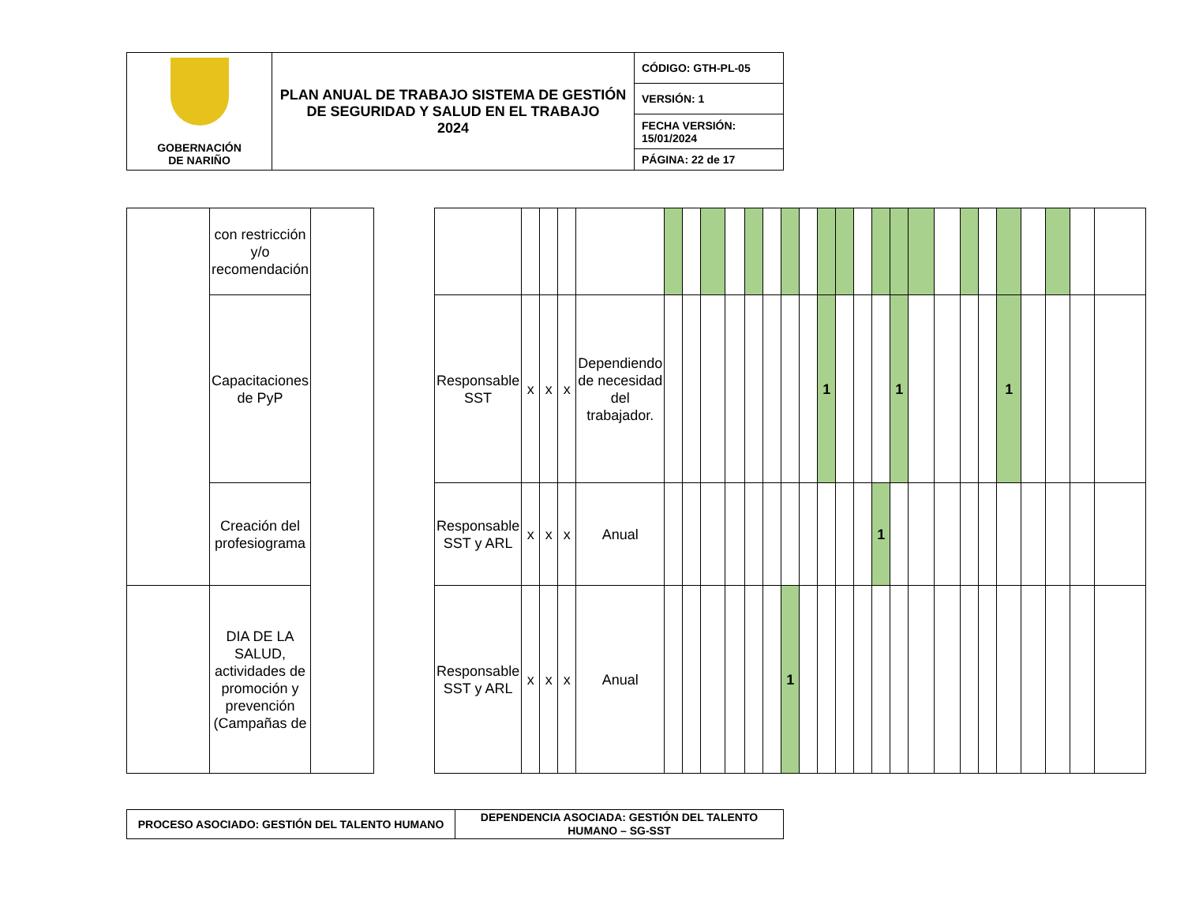| GOBERNACIÓN DE NARIÑO | PLAN ANUAL DE TRABAJO SISTEMA DE GESTIÓN DE SEGURIDAD Y SALUD EN EL TRABAJO 2024 | CÓDIGO: GTH-PL-05 |
| | | VERSIÓN: 1 |
| | | FECHA VERSIÓN: 15/01/2024 |
| | | PÁGINA: 22 de 17 |
| | con restricción y/o recomendación | | | | | | | | | | | | | | | | | | | | | | | | | | | | | |
| | Capacitaciones de PyP | | | Responsable SST | x | x | x | Dependiendo de necesidad del trabajador. | | | | | | | | | 1 | | | | 1 | | | | | 1 | | | | |
| | Creación del profesiograma | | | Responsable SST y ARL | x | x | x | Anual | | | | | | | | | | | | 1 | | | | | | | | | | |
| | DIA DE LA SALUD, actividades de promoción y prevención (Campañas de | | | Responsable SST y ARL | x | x | x | Anual | | | | | | | 1 | | | | | | | | | | | | | | | |
| PROCESO ASOCIADO: GESTIÓN DEL TALENTO HUMANO | DEPENDENCIA ASOCIADA: GESTIÓN DEL TALENTO HUMANO – SG-SST |